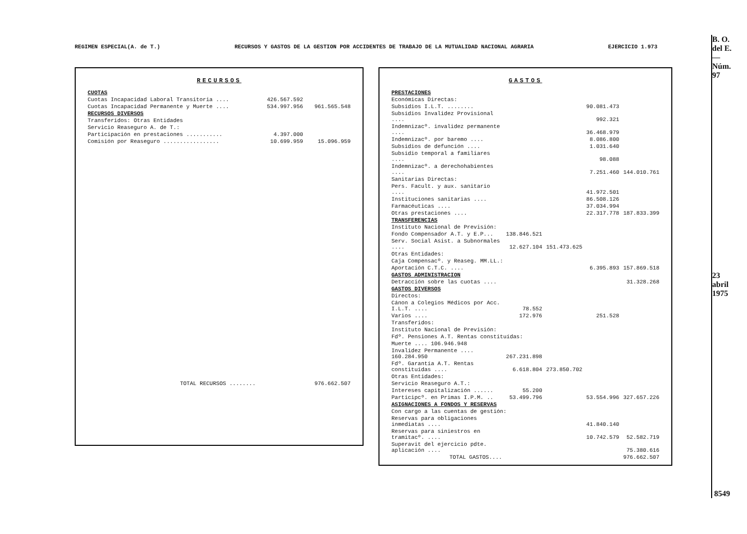REGIMEN ESPECIAL(A. de T.) RECURSOS Y GASTOS DE LA GESTION POR ACCIDENTES DE TRABAJO DE LA MUTUALIDAD NACIONAL AGRARIA EJERCICIO 1.973
B. O. del E.—Núm. 97
23 abril 1975
8549
RECURSOS
| CUOTAS | | |
| Cuotas Incapacidad Laboral Transitoria .... | 426.567.592 | |
| Cuotas Incapacidad Permanente y Muerte .... | 534.997.956 | 961.565.548 |
| RECURSOS DIVERSOS | | |
| Transferidos: Otras Entidades | | |
| Servicio Reaseguro A. de T.: | | |
| Participación en prestaciones ........... | 4.397.000 | |
| Comisión por Reaseguro ................. | 10.699.959 | 15.096.959 |
| TOTAL RECURSOS ........ | | 976.662.507 |
GASTOS
| PRESTACIONES | | | | |
| Económicas Directas: | | | | |
| Subsidios I.L.T. ........ | | | 90.081.473 | |
| Subsidios Invalidez Provisional .... | | | 992.321 | |
| Indemnizacº. invalidez permanente .... | | | 36.468.979 | |
| Indemnizacº. por baremo .... | | | 8.086.800 | |
| Subsidios de defunción .... | | | 1.031.640 | |
| Subsidio temporal a familiares .... | | | 98.088 | |
| Indemnizacº. a derechohabientes .... | | | 7.251.460 | 144.010.761 |
| Sanitarias Directas: | | | | |
| Pers. Facult. y aux. sanitario .... | | | 41.972.501 | |
| Instituciones sanitarias .... | | | 86.508.126 | |
| Farmacéuticas .... | | | 37.034.994 | |
| Otras prestaciones .... | | | 22.317.778 | 187.833.399 |
| TRANSFERENCIAS | | | | |
| Instituto Nacional de Previsión: | | | | |
| Fondo Compensador A.T. y E.P... | 138.846.521 | | | |
| Serv. Social Asist. a Subnormales .... | 12.627.104 | 151.473.625 | | |
| Otras Entidades: | | | | |
| Caja Compensacº. y Reaseg. MM.LL.: | | | | |
| Aportación C.T.C. .... | | | 6.395.893 | 157.869.518 |
| GASTOS ADMINISTRACION | | | | |
| Detracción sobre las cuotas .... | | | | 31.328.268 |
| GASTOS DIVERSOS | | | | |
| Directos: | | | | |
| Cánon a Colegios Médicos por Acc. I.L.T. .... | 78.552 | | | |
| Varios .... | 172.976 | | 251.528 | |
| Transferidos: | | | | |
| Instituto Nacional de Previsión: | | | | |
| Fdº. Pensiones A.T. Rentas constituídas: | | | | |
| Muerte .... 106.946.948 | | | | |
| Invalidez Permanente .... 160.284.950 | 267.231.898 | | | |
| Fdº. Garantía A.T. Rentas constituídas .... | 6.618.804 | 273.850.702 | | |
| Otras Entidades: | | | | |
| Servicio Reaseguro A.T.: | | | | |
| Intereses capitalización ...... | 55.200 | | | |
| Participcº. en Primas I.P.M. .. | 53.499.796 | | 53.554.996 | 327.657.226 |
| ASIGNACIONES A FONDOS Y RESERVAS | | | | |
| Con cargo a las cuentas de gestión: | | | | |
| Reservas para obligaciones inmediatas .... | | | 41.840.140 | |
| Reservas para siniestros en tramitacº. .... | | | 10.742.579 | 52.582.719 |
| Superavit del ejercicio pdte. aplicación .... | | | | 75.380.616 |
| TOTAL GASTOS.... | | | | 976.662.507 |